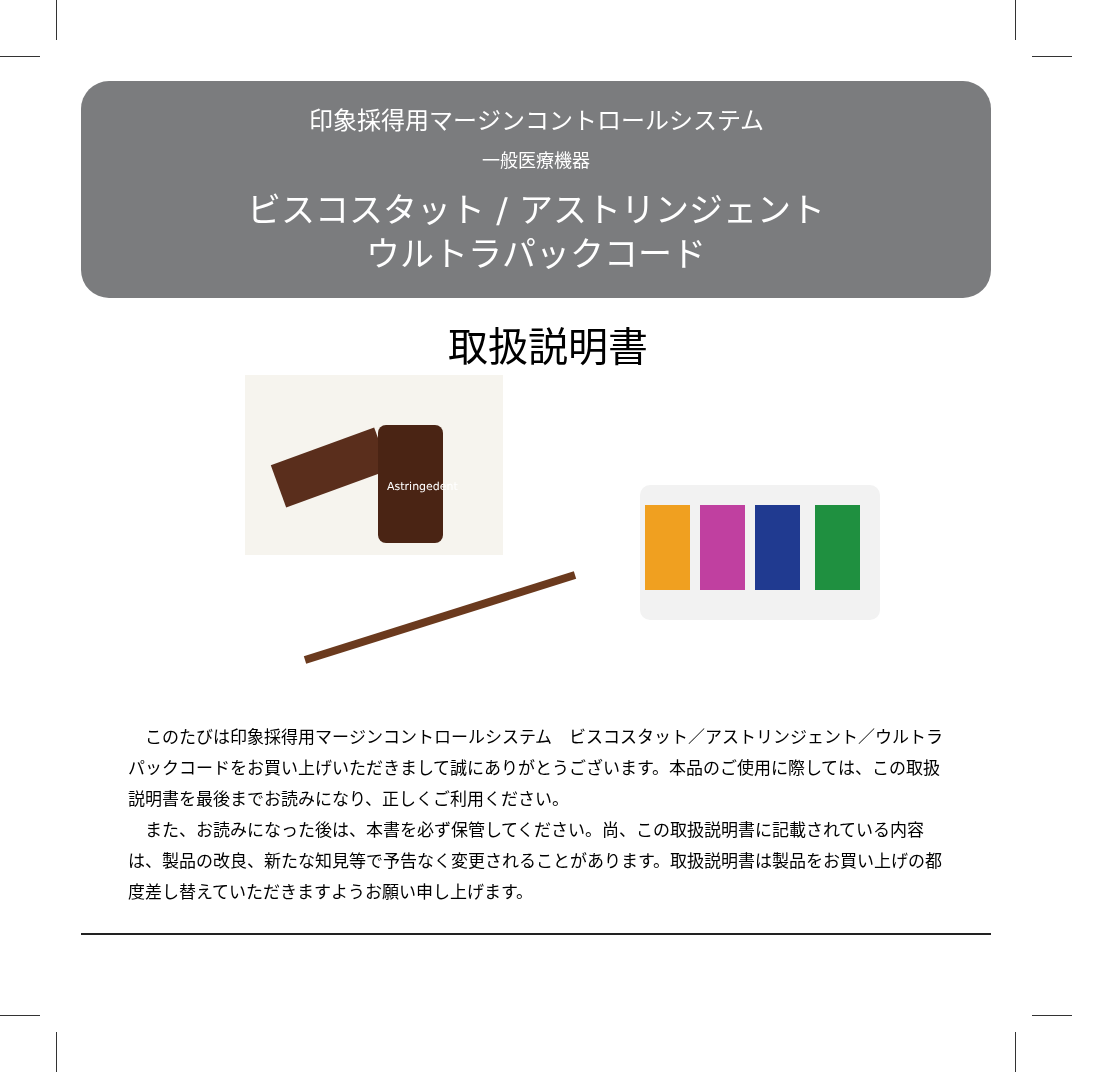印象採得用マージンコントロールシステム
一般医療機器
ビスコスタット / アストリンジェント
ウルトラパックコード
取扱説明書
Astringedent
このたびは印象採得用マージンコントロールシステム　ビスコスタット／アストリンジェント／ウルトラパックコードをお買い上げいただきまして誠にありがとうございます。本品のご使用に際しては、この取扱説明書を最後までお読みになり、正しくご利用ください。
また、お読みになった後は、本書を必ず保管してください。尚、この取扱説明書に記載されている内容は、製品の改良、新たな知見等で予告なく変更されることがあります。取扱説明書は製品をお買い上げの都度差し替えていただきますようお願い申し上げます。